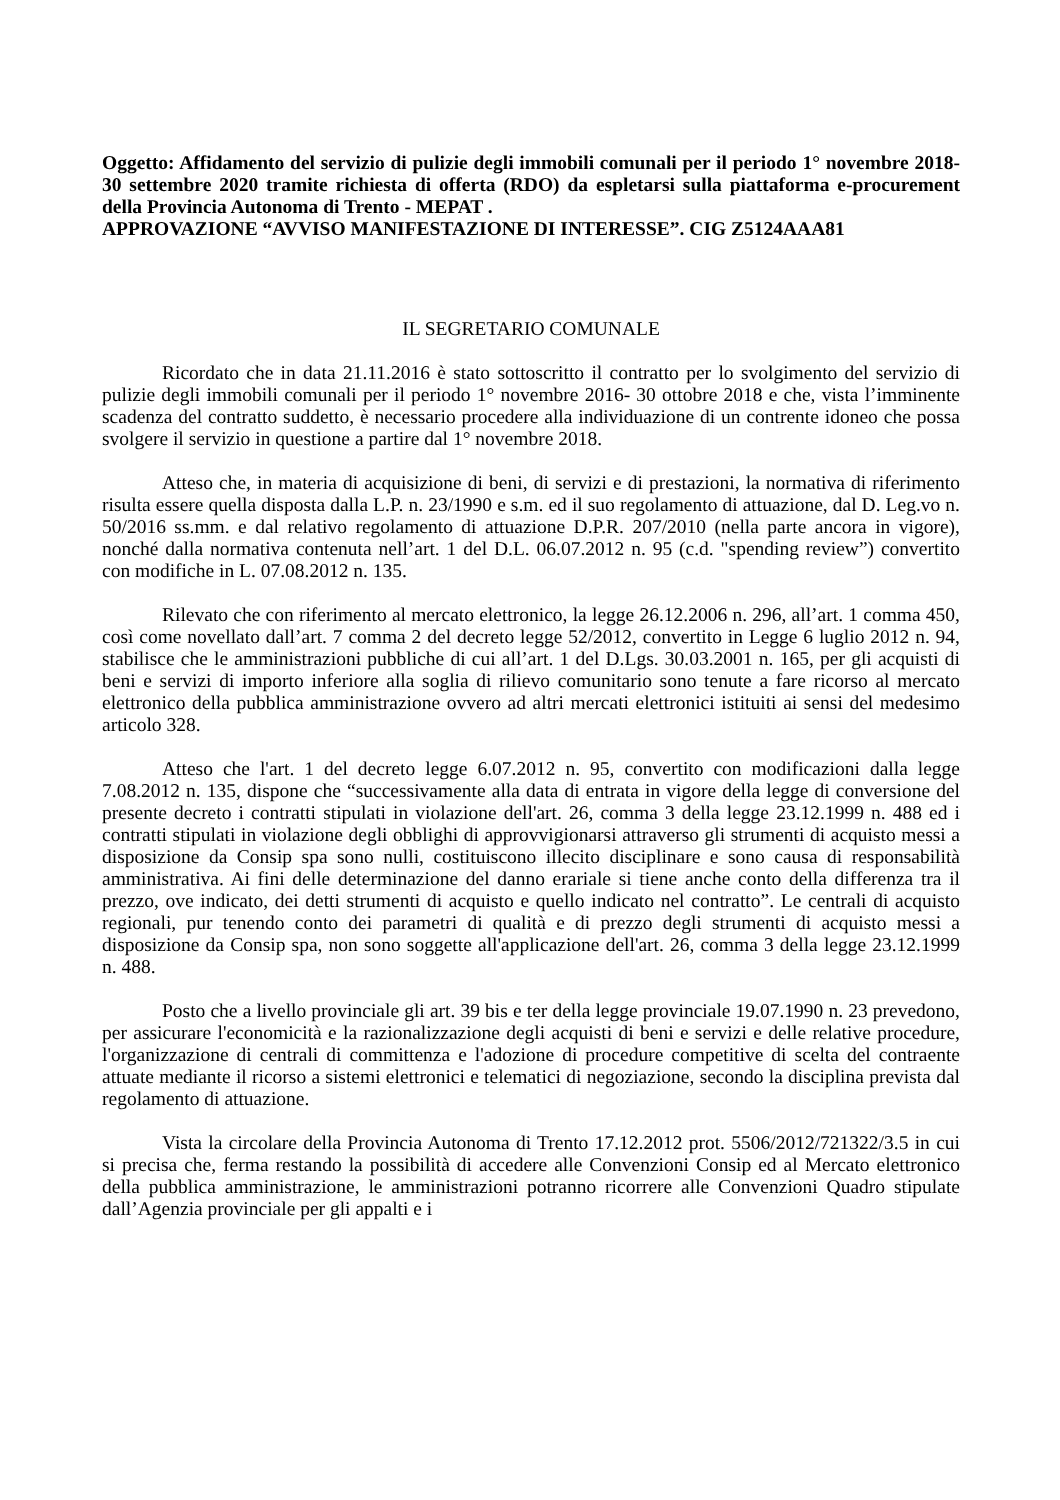Oggetto: Affidamento del servizio di pulizie degli immobili comunali per il periodo 1° novembre 2018- 30 settembre 2020 tramite richiesta di offerta (RDO) da espletarsi sulla piattaforma e-procurement della Provincia Autonoma di Trento - MEPAT .
APPROVAZIONE “AVVISO MANIFESTAZIONE DI INTERESSE”. CIG Z5124AAA81
IL SEGRETARIO COMUNALE
Ricordato che in data 21.11.2016 è stato sottoscritto il contratto per lo svolgimento del servizio di pulizie degli immobili comunali per il periodo 1° novembre 2016- 30 ottobre 2018 e che, vista l’imminente scadenza del contratto suddetto, è necessario procedere alla individuazione di un contrente idoneo che possa svolgere il servizio in questione a partire dal 1° novembre 2018.
Atteso che, in materia di acquisizione di beni, di servizi e di prestazioni, la normativa di riferimento risulta essere quella disposta dalla L.P. n. 23/1990 e s.m. ed il suo regolamento di attuazione, dal D. Leg.vo n. 50/2016 ss.mm. e dal relativo regolamento di attuazione D.P.R. 207/2010 (nella parte ancora in vigore), nonché dalla normativa contenuta nell’art. 1 del D.L. 06.07.2012 n. 95 (c.d. "spending review”) convertito con modifiche in L. 07.08.2012 n. 135.
Rilevato che con riferimento al mercato elettronico, la legge 26.12.2006 n. 296, all’art. 1 comma 450, così come novellato dall’art. 7 comma 2 del decreto legge 52/2012, convertito in Legge 6 luglio 2012 n. 94, stabilisce che le amministrazioni pubbliche di cui all’art. 1 del D.Lgs. 30.03.2001 n. 165, per gli acquisti di beni e servizi di importo inferiore alla soglia di rilievo comunitario sono tenute a fare ricorso al mercato elettronico della pubblica amministrazione ovvero ad altri mercati elettronici istituiti ai sensi del medesimo articolo 328.
Atteso che l'art. 1 del decreto legge 6.07.2012 n. 95, convertito con modificazioni dalla legge 7.08.2012 n. 135, dispone che “successivamente alla data di entrata in vigore della legge di conversione del presente decreto i contratti stipulati in violazione dell'art. 26, comma 3 della legge 23.12.1999 n. 488 ed i contratti stipulati in violazione degli obblighi di approvvigionarsi attraverso gli strumenti di acquisto messi a disposizione da Consip spa sono nulli, costituiscono illecito disciplinare e sono causa di responsabilità amministrativa. Ai fini delle determinazione del danno erariale si tiene anche conto della differenza tra il prezzo, ove indicato, dei detti strumenti di acquisto e quello indicato nel contratto”. Le centrali di acquisto regionali, pur tenendo conto dei parametri di qualità e di prezzo degli strumenti di acquisto messi a disposizione da Consip spa, non sono soggette all'applicazione dell'art. 26, comma 3 della legge 23.12.1999 n. 488.
Posto che a livello provinciale gli art. 39 bis e ter della legge provinciale 19.07.1990 n. 23 prevedono, per assicurare l'economicità e la razionalizzazione degli acquisti di beni e servizi e delle relative procedure, l'organizzazione di centrali di committenza e l'adozione di procedure competitive di scelta del contraente attuate mediante il ricorso a sistemi elettronici e telematici di negoziazione, secondo la disciplina prevista dal regolamento di attuazione.
Vista la circolare della Provincia Autonoma di Trento 17.12.2012 prot. 5506/2012/721322/3.5 in cui si precisa che, ferma restando la possibilità di accedere alle Convenzioni Consip ed al Mercato elettronico della pubblica amministrazione, le amministrazioni potranno ricorrere alle Convenzioni Quadro stipulate dall’Agenzia provinciale per gli appalti e i